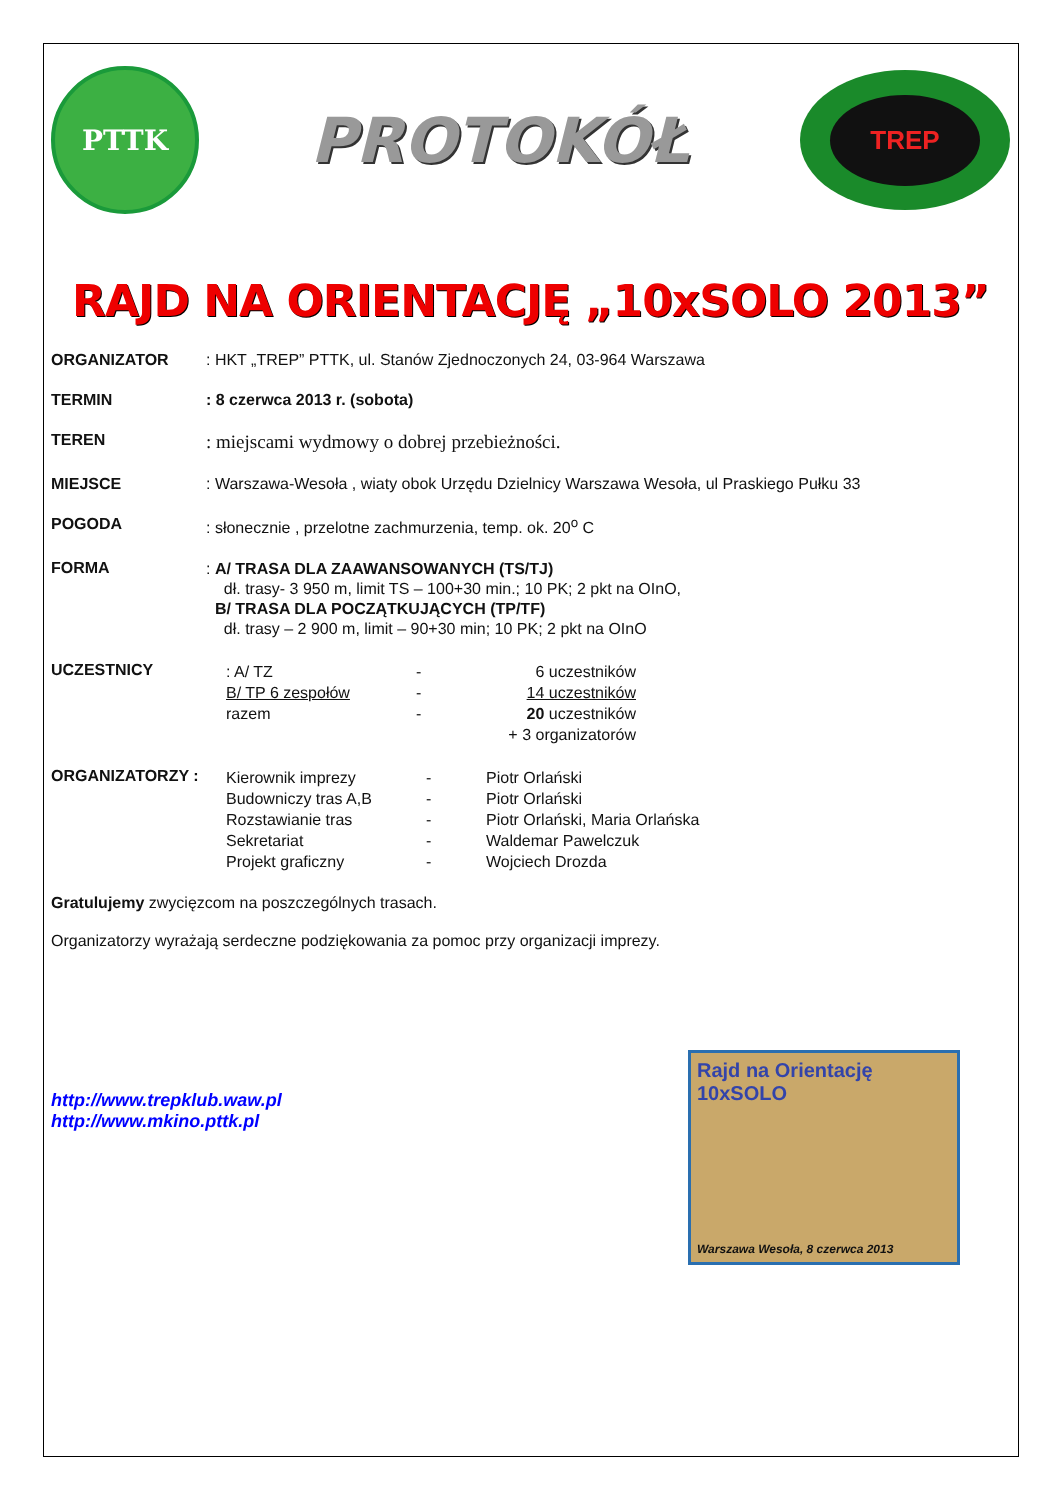PTTK
PROTOKÓŁ
TREP
RAJD NA ORIENTACJĘ „10xSOLO 2013”
ORGANIZATOR : HKT „TREP” PTTK, ul. Stanów Zjednoczonych 24, 03-964 Warszawa
TERMIN : 8 czerwca 2013 r. (sobota)
TEREN
: miejscami wydmowy o dobrej przebieżności.
MIEJSCE : Warszawa-Wesoła , wiaty obok Urzędu Dzielnicy Warszawa Wesoła, ul Praskiego Pułku 33
POGODA : słonecznie , przelotne zachmurzenia, temp. ok. 20<sup>o</sup> C
FORMA
: A/ TRASA DLA ZAAWANSOWANYCH (TS/TJ)
dł. trasy- 3 950 m, limit TS – 100+30 min.; 10 PK; 2 pkt na OInO,
B/ TRASA DLA POCZĄTKUJĄCYCH (TP/TF)
dł. trasy – 2 900 m, limit – 90+30 min; 10 PK; 2 pkt na OInO
UCZESTNICY
: A/ TZ
-
6 uczestników
B/ TP 6 zespołów
-
14 uczestników
razem
-
20 uczestników
+ 3 organizatorów
ORGANIZATORZY :
Kierownik imprezy
-
Piotr Orlański
Budowniczy tras A,B
-
Piotr Orlański
Rozstawianie tras
-
Piotr Orlański, Maria Orlańska
Sekretariat
-
Waldemar Pawelczuk
Projekt graficzny
-
Wojciech Drozda
Gratulujemy zwycięzcom na poszczególnych trasach.
Organizatorzy wyrażają serdeczne podziękowania za pomoc przy organizacji imprezy.
Rajd na Orientację
10xSOLO
Warszawa Wesoła, 8 czerwca 2013
http://www.trepklub.waw.pl
http://www.mkino.pttk.pl